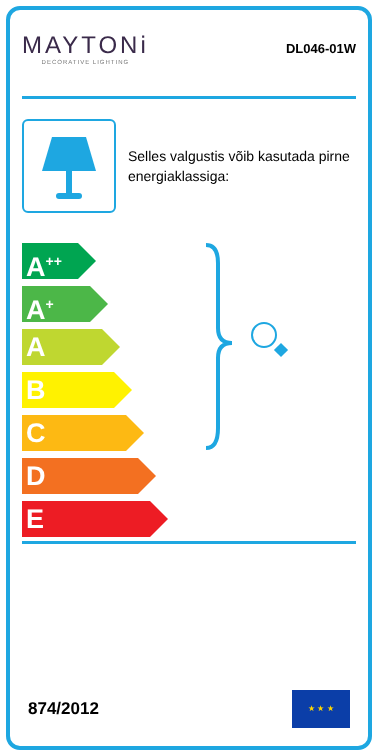MAYTONi
DECORATIVE LIGHTING
DL046-01W
Selles valgustis võib kasutada pirne energiaklassiga:
A<sup>++</sup>
A<sup>+</sup>
A
B
C
D
E
874/2012
★ ★ ★